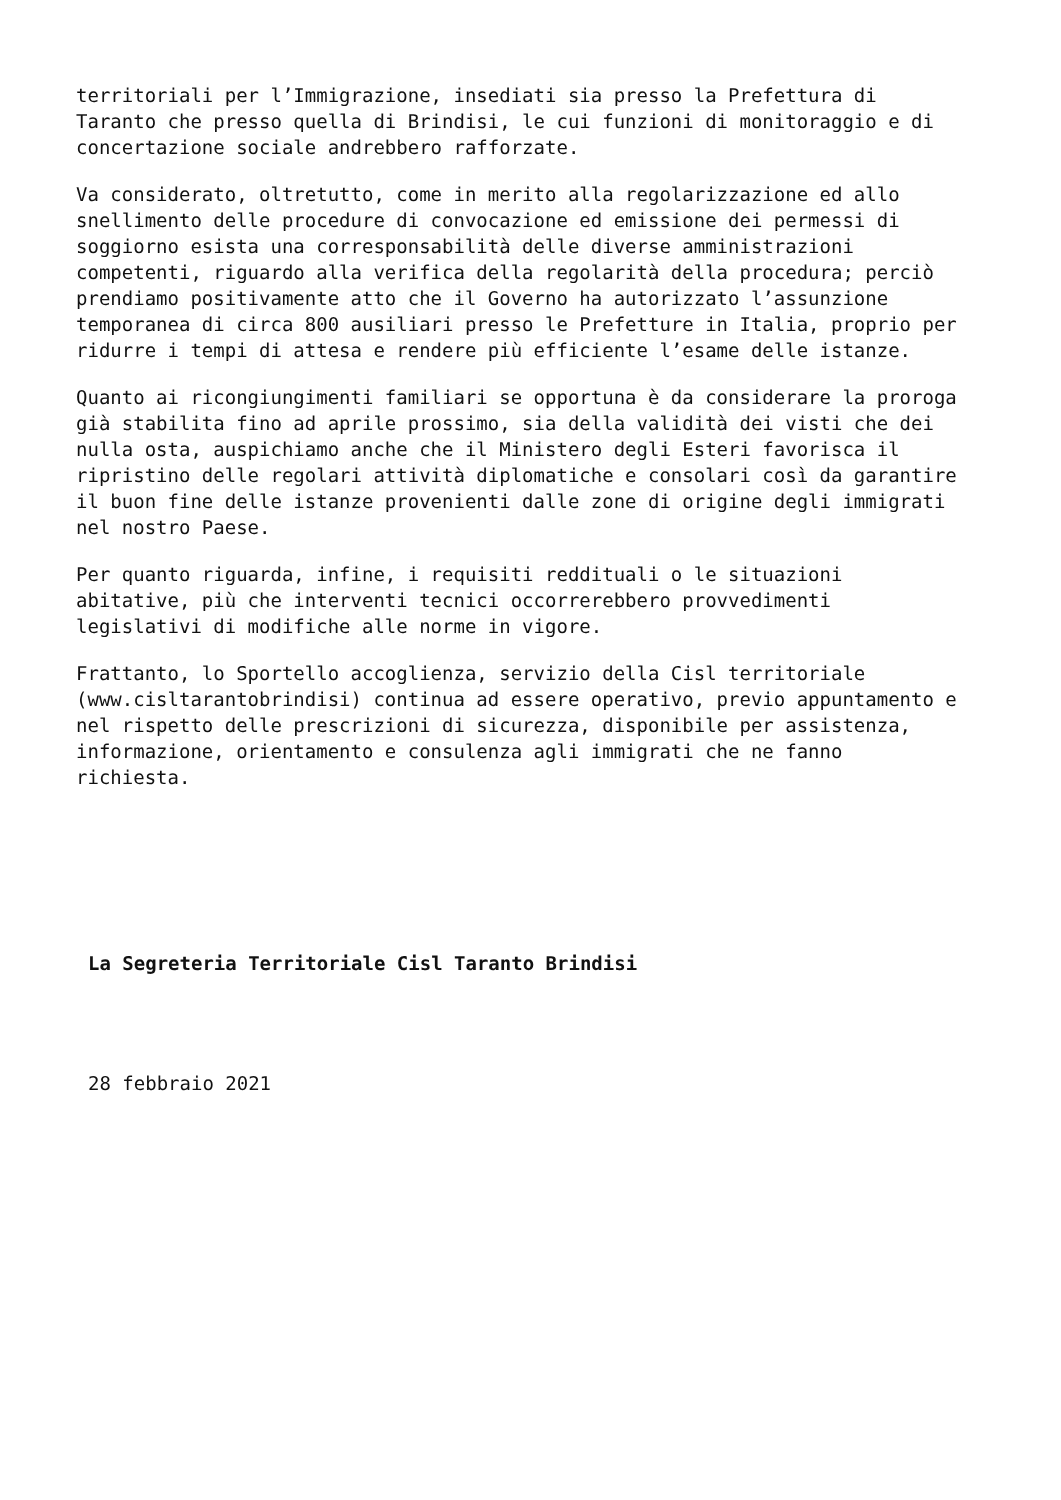territoriali per l’Immigrazione, insediati sia presso la Prefettura di
Taranto che presso quella di Brindisi, le cui funzioni di monitoraggio e di
concertazione sociale andrebbero rafforzate.
Va considerato, oltretutto, come in merito alla regolarizzazione ed allo
snellimento delle procedure di convocazione ed emissione dei permessi di
soggiorno esista una corresponsabilità delle diverse amministrazioni
competenti, riguardo alla verifica della regolarità della procedura; perciò
prendiamo positivamente atto che il Governo ha autorizzato l’assunzione
temporanea di circa 800 ausiliari presso le Prefetture in Italia, proprio per
ridurre i tempi di attesa e rendere più efficiente l’esame delle istanze.
Quanto ai ricongiungimenti familiari se opportuna è da considerare la proroga
già stabilita fino ad aprile prossimo, sia della validità dei visti che dei
nulla osta, auspichiamo anche che il Ministero degli Esteri favorisca il
ripristino delle regolari attività diplomatiche e consolari così da garantire
il buon fine delle istanze provenienti dalle zone di origine degli immigrati
nel nostro Paese.
Per quanto riguarda, infine, i requisiti reddituali o le situazioni
abitative, più che interventi tecnici occorrerebbero provvedimenti
legislativi di modifiche alle norme in vigore.
Frattanto, lo Sportello accoglienza, servizio della Cisl territoriale
(www.cisltarantobrindisi) continua ad essere operativo, previo appuntamento e
nel rispetto delle prescrizioni di sicurezza, disponibile per assistenza,
informazione, orientamento e consulenza agli immigrati che ne fanno
richiesta.
La Segreteria Territoriale Cisl Taranto Brindisi
28 febbraio 2021